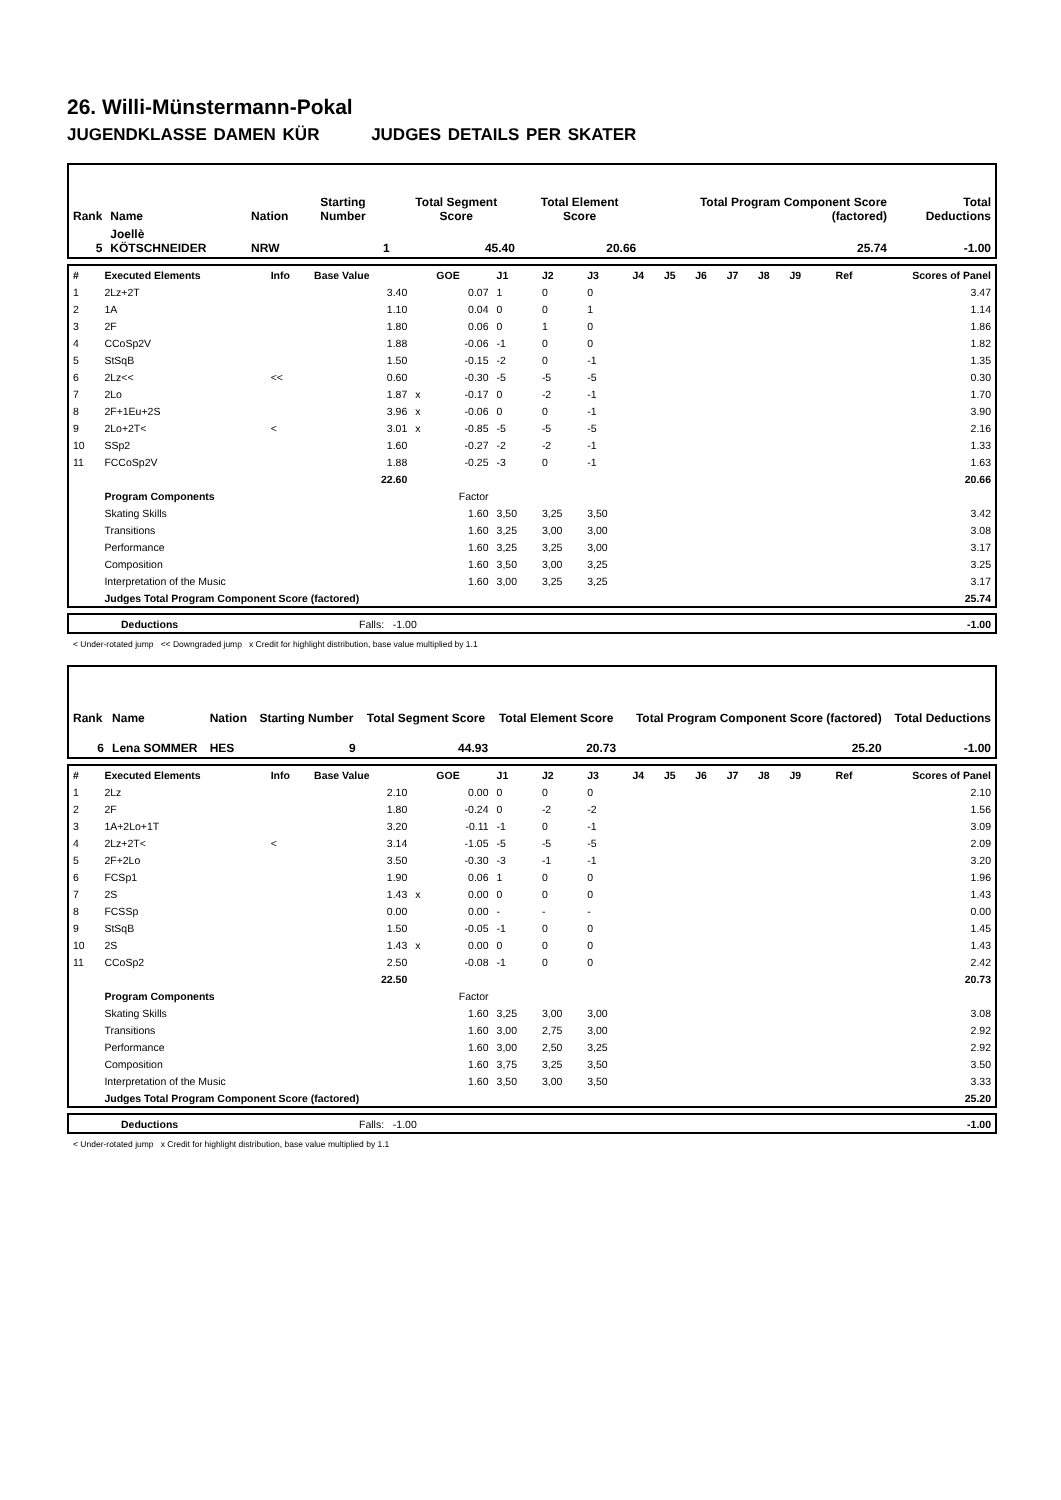26. Willi-Münstermann-Pokal
JUGENDKLASSE DAMEN KÜR JUDGES DETAILS PER SKATER
| Rank | Name | Nation | Starting Number | Total Segment Score | Total Element Score | Total Program Component Score (factored) | Total Deductions |
| 5 | Joellè KÖTSCHNEIDER | NRW | 1 | 45.40 | 20.66 | 25.74 | -1.00 |
| # | Executed Elements | Info | Base Value | | GOE | J1 | J2 | J3 | J4 | J5 | J6 | J7 | J8 | J9 | Ref | Scores of Panel |
| 1 | 2Lz+2T | | 3.40 | | 0.07 | 1 | 0 | 0 | | | | | | | | 3.47 |
| 2 | 1A | | 1.10 | | 0.04 | 0 | 0 | 1 | | | | | | | | 1.14 |
| 3 | 2F | | 1.80 | | 0.06 | 0 | 1 | 0 | | | | | | | | 1.86 |
| 4 | CCoSp2V | | 1.88 | | -0.06 | -1 | 0 | 0 | | | | | | | | 1.82 |
| 5 | StSqB | | 1.50 | | -0.15 | -2 | 0 | -1 | | | | | | | | 1.35 |
| 6 | 2Lz<< | << | 0.60 | | -0.30 | -5 | -5 | -5 | | | | | | | | 0.30 |
| 7 | 2Lo | | 1.87 | x | -0.17 | 0 | -2 | -1 | | | | | | | | 1.70 |
| 8 | 2F+1Eu+2S | | 3.96 | x | -0.06 | 0 | 0 | -1 | | | | | | | | 3.90 |
| 9 | 2Lo+2T< | < | 3.01 | x | -0.85 | -5 | -5 | -5 | | | | | | | | 2.16 |
| 10 | SSp2 | | 1.60 | | -0.27 | -2 | -2 | -1 | | | | | | | | 1.33 |
| 11 | FCCoSp2V | | 1.88 | | -0.25 | -3 | 0 | -1 | | | | | | | | 1.63 |
| | | | 22.60 | | | | | | | | | | | | | 20.66 |
| | Program Components | | | | Factor | | | | | | | | | | | |
| | Skating Skills | | | | 1.60 | 3,50 | 3,25 | 3,50 | | | | | | | | 3.42 |
| | Transitions | | | | 1.60 | 3,25 | 3,00 | 3,00 | | | | | | | | 3.08 |
| | Performance | | | | 1.60 | 3,25 | 3,25 | 3,00 | | | | | | | | 3.17 |
| | Composition | | | | 1.60 | 3,50 | 3,00 | 3,25 | | | | | | | | 3.25 |
| | Interpretation of the Music | | | | 1.60 | 3,00 | 3,25 | 3,25 | | | | | | | | 3.17 |
| | Judges Total Program Component Score (factored) | | | | | | | | | | | | | | | 25.74 |
| | Deductions | Falls: -1.00 | -1.00 |
< Under-rotated jump << Downgraded jump x Credit for highlight distribution, base value multiplied by 1.1
| Rank | Name | Nation | Starting Number | Total Segment Score | Total Element Score | Total Program Component Score (factored) | Total Deductions |
| 6 | Lena SOMMER | HES | 9 | 44.93 | 20.73 | 25.20 | -1.00 |
| # | Executed Elements | Info | Base Value | | GOE | J1 | J2 | J3 | J4 | J5 | J6 | J7 | J8 | J9 | Ref | Scores of Panel |
| 1 | 2Lz | | 2.10 | | 0.00 | 0 | 0 | 0 | | | | | | | | 2.10 |
| 2 | 2F | | 1.80 | | -0.24 | 0 | -2 | -2 | | | | | | | | 1.56 |
| 3 | 1A+2Lo+1T | | 3.20 | | -0.11 | -1 | 0 | -1 | | | | | | | | 3.09 |
| 4 | 2Lz+2T< | < | 3.14 | | -1.05 | -5 | -5 | -5 | | | | | | | | 2.09 |
| 5 | 2F+2Lo | | 3.50 | | -0.30 | -3 | -1 | -1 | | | | | | | | 3.20 |
| 6 | FCSp1 | | 1.90 | | 0.06 | 1 | 0 | 0 | | | | | | | | 1.96 |
| 7 | 2S | | 1.43 | x | 0.00 | 0 | 0 | 0 | | | | | | | | 1.43 |
| 8 | FCSSp | | 0.00 | | 0.00 | - | - | - | | | | | | | | 0.00 |
| 9 | StSqB | | 1.50 | | -0.05 | -1 | 0 | 0 | | | | | | | | 1.45 |
| 10 | 2S | | 1.43 | x | 0.00 | 0 | 0 | 0 | | | | | | | | 1.43 |
| 11 | CCoSp2 | | 2.50 | | -0.08 | -1 | 0 | 0 | | | | | | | | 2.42 |
| | | | 22.50 | | | | | | | | | | | | | 20.73 |
| | Program Components | | | | Factor | | | | | | | | | | | |
| | Skating Skills | | | | 1.60 | 3,25 | 3,00 | 3,00 | | | | | | | | 3.08 |
| | Transitions | | | | 1.60 | 3,00 | 2,75 | 3,00 | | | | | | | | 2.92 |
| | Performance | | | | 1.60 | 3,00 | 2,50 | 3,25 | | | | | | | | 2.92 |
| | Composition | | | | 1.60 | 3,75 | 3,25 | 3,50 | | | | | | | | 3.50 |
| | Interpretation of the Music | | | | 1.60 | 3,50 | 3,00 | 3,50 | | | | | | | | 3.33 |
| | Judges Total Program Component Score (factored) | | | | | | | | | | | | | | | 25.20 |
| | Deductions | Falls: -1.00 | -1.00 |
< Under-rotated jump x Credit for highlight distribution, base value multiplied by 1.1